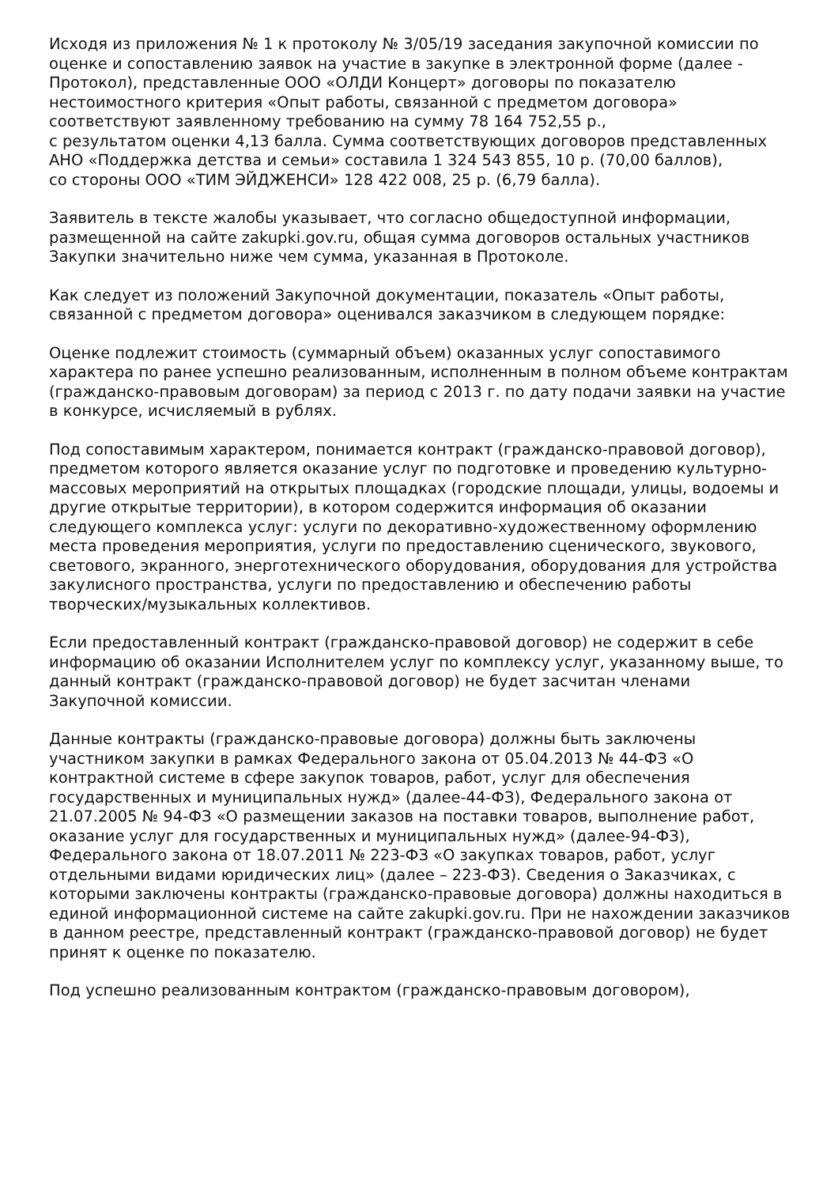Исходя из приложения № 1 к протоколу № 3/05/19 заседания закупочной комиссии по оценке и сопоставлению заявок на участие в закупке в электронной форме (далее - Протокол), представленные ООО «ОЛДИ Концерт» договоры по показателю нестоимостного критерия «Опыт работы, связанной с предметом договора» соответствуют заявленному требованию на сумму 78 164 752,55 р.,
с результатом оценки 4,13 балла. Сумма соответствующих договоров представленных АНО «Поддержка детства и семьи» составила 1 324 543 855, 10 р. (70,00 баллов),
со стороны ООО «ТИМ ЭЙДЖЕНСИ» 128 422 008, 25 р. (6,79 балла).
Заявитель в тексте жалобы указывает, что согласно общедоступной информации, размещенной на сайте zakupki.gov.ru, общая сумма договоров остальных участников Закупки значительно ниже чем сумма, указанная в Протоколе.
Как следует из положений Закупочной документации, показатель «Опыт работы, связанной с предметом договора» оценивался заказчиком в следующем порядке:
Оценке подлежит стоимость (суммарный объем) оказанных услуг сопоставимого характера по ранее успешно реализованным, исполненным в полном объеме контрактам (гражданско-правовым договорам) за период с 2013 г. по дату подачи заявки на участие в конкурсе, исчисляемый в рублях.
Под сопоставимым характером, понимается контракт (гражданско-правовой договор), предметом которого является оказание услуг по подготовке и проведению культурно-массовых мероприятий на открытых площадках (городские площади, улицы, водоемы и другие открытые территории), в котором содержится информация об оказании следующего комплекса услуг: услуги по декоративно-художественному оформлению места проведения мероприятия, услуги по предоставлению сценического, звукового, светового, экранного, энерготехнического оборудования, оборудования для устройства закулисного пространства, услуги по предоставлению и обеспечению работы творческих/музыкальных коллективов.
Если предоставленный контракт (гражданско-правовой договор) не содержит в себе информацию об оказании Исполнителем услуг по комплексу услуг, указанному выше, то данный контракт (гражданско-правовой договор) не будет засчитан членами Закупочной комиссии.
Данные контракты (гражданско-правовые договора) должны быть заключены участником закупки в рамках Федерального закона от 05.04.2013 № 44-ФЗ «О контрактной системе в сфере закупок товаров, работ, услуг для обеспечения государственных и муниципальных нужд» (далее-44-ФЗ), Федерального закона от 21.07.2005 № 94-ФЗ «О размещении заказов на поставки товаров, выполнение работ, оказание услуг для государственных и муниципальных нужд» (далее-94-ФЗ), Федерального закона от 18.07.2011 № 223-ФЗ «О закупках товаров, работ, услуг отдельными видами юридических лиц» (далее – 223-ФЗ). Сведения о Заказчиках, с которыми заключены контракты (гражданско-правовые договора) должны находиться в единой информационной системе на сайте zakupki.gov.ru. При не нахождении заказчиков в данном реестре, представленный контракт (гражданско-правовой договор) не будет принят к оценке по показателю.
Под успешно реализованным контрактом (гражданско-правовым договором),